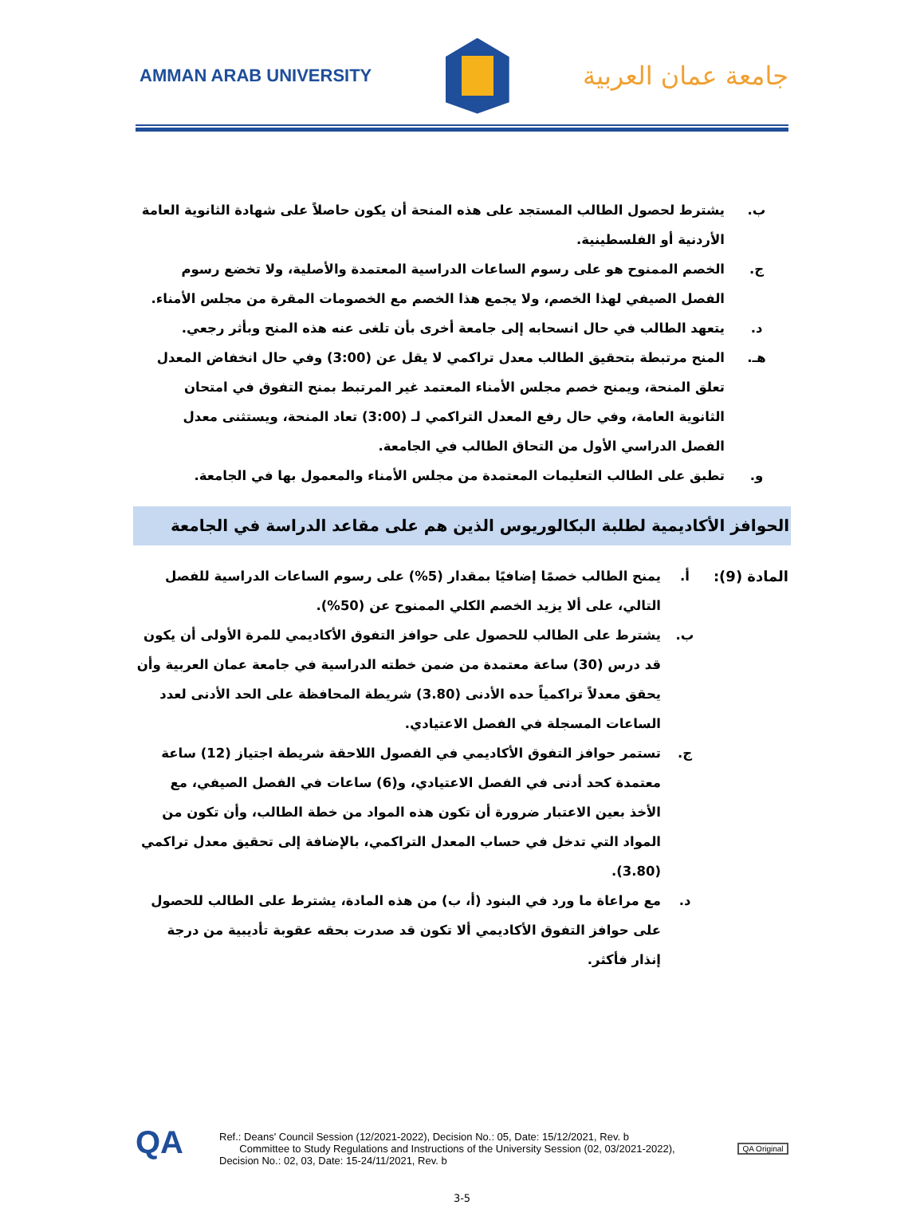AMMAN ARAB UNIVERSITY
جامعة عمان العربية
ب. يشترط لحصول الطالب المستجد على هذه المنحة أن يكون حاصلاً على شهادة الثانوية العامة الأردنية أو الفلسطينية.
ج. الخصم الممنوح هو على رسوم الساعات الدراسية المعتمدة والأصلية، ولا تخضع رسوم الفصل الصيفي لهذا الخصم، ولا يجمع هذا الخصم مع الخصومات المقرة من مجلس الأمناء.
د. يتعهد الطالب في حال انسحابه إلى جامعة أخرى بأن تلغى عنه هذه المنح وبأثر رجعي.
هـ. المنح مرتبطة بتحقيق الطالب معدل تراكمي لا يقل عن (3:00) وفي حال انخفاض المعدل تعلق المنحة، ويمنح خصم مجلس الأمناء المعتمد غير المرتبط بمنح التفوق في امتحان الثانوية العامة، وفي حال رفع المعدل التراكمي لـ (3:00) تعاد المنحة، ويستثنى معدل الفصل الدراسي الأول من التحاق الطالب في الجامعة.
و. تطبق على الطالب التعليمات المعتمدة من مجلس الأمناء والمعمول بها في الجامعة.
الحوافز الأكاديمية لطلبة البكالوريوس الذين هم على مقاعد الدراسة في الجامعة
المادة (9):
أ. يمنح الطالب خصمًا إضافيًا بمقدار (5%) على رسوم الساعات الدراسية للفصل التالي، على ألا يزيد الخصم الكلي الممنوح عن (50%).
ب. يشترط على الطالب للحصول على حوافز التفوق الأكاديمي للمرة الأولى أن يكون قد درس (30) ساعة معتمدة من ضمن خطته الدراسية في جامعة عمان العربية وأن يحقق معدلاً تراكمياً حده الأدنى (3.80) شريطة المحافظة على الحد الأدنى لعدد الساعات المسجلة في الفصل الاعتيادي.
ج. تستمر حوافز التفوق الأكاديمي في الفصول اللاحقة شريطة اجتياز (12) ساعة معتمدة كحد أدنى في الفصل الاعتيادي، و(6) ساعات في الفصل الصيفي، مع الأخذ بعين الاعتبار ضرورة أن تكون هذه المواد من خطة الطالب، وأن تكون من المواد التي تدخل في حساب المعدل التراكمي، بالإضافة إلى تحقيق معدل تراكمي (3.80).
د. مع مراعاة ما ورد في البنود (أ، ب) من هذه المادة، يشترط على الطالب للحصول على حوافز التفوق الأكاديمي ألا تكون قد صدرت بحقه عقوبة تأديبية من درجة إنذار فأكثر.
QA
Ref.: Deans' Council Session (12/2021-2022), Decision No.: 05, Date: 15/12/2021, Rev. b
Committee to Study Regulations and Instructions of the University Session (02, 03/2021-2022), Decision No.: 02, 03, Date: 15-24/11/2021, Rev. b
QA Original
3-5